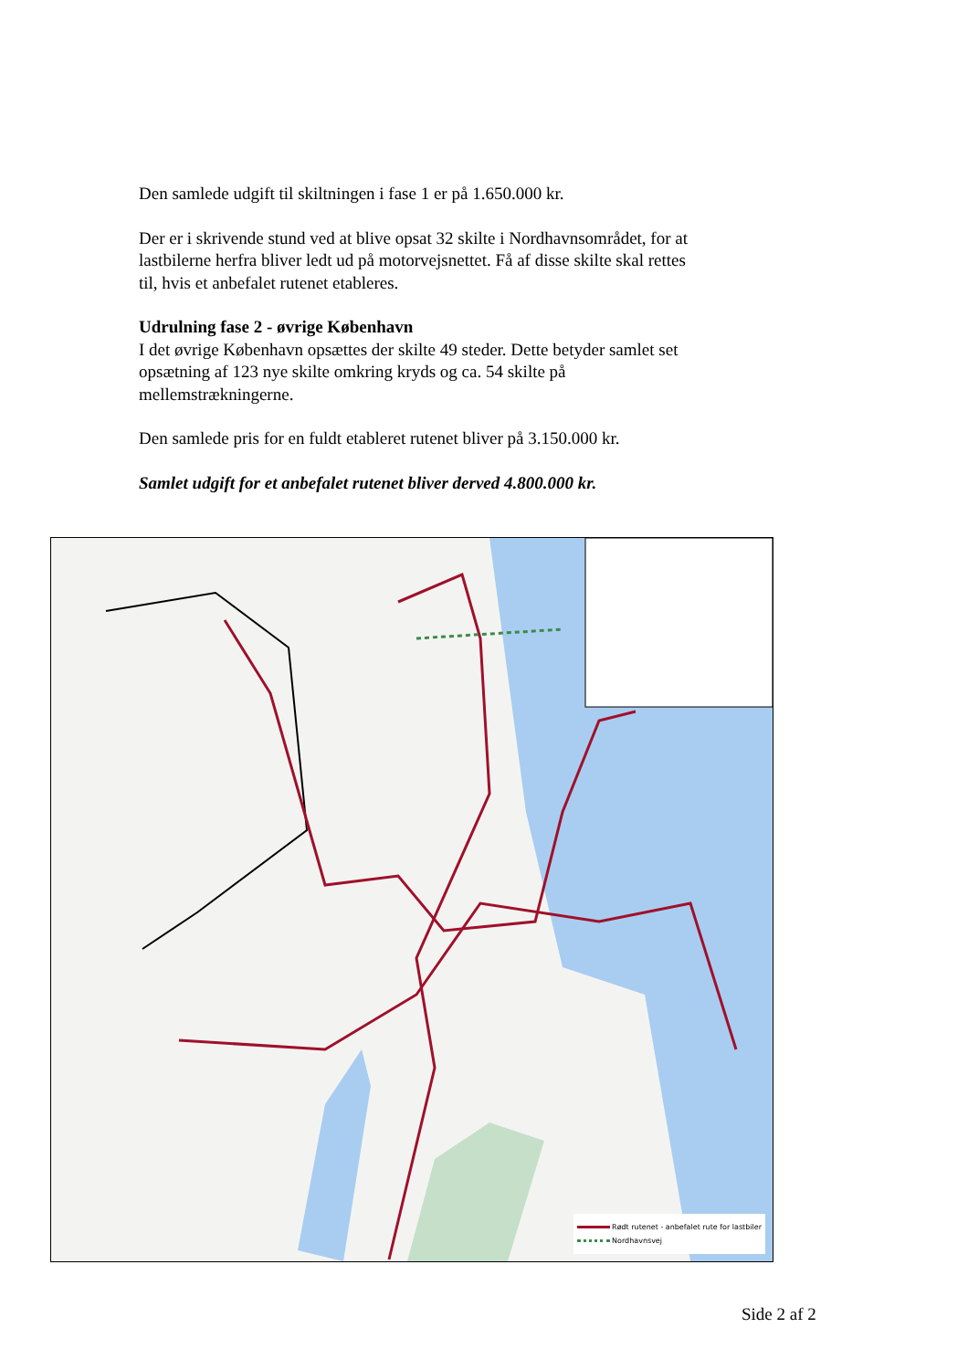Den samlede udgift til skiltningen i fase 1 er på 1.650.000 kr.
Der er i skrivende stund ved at blive opsat 32 skilte i Nordhavnsområdet, for at lastbilerne herfra bliver ledt ud på motorvejsnettet. Få af disse skilte skal rettes til, hvis et anbefalet rutenet etableres.
Udrulning fase 2 - øvrige København
I det øvrige København opsættes der skilte 49 steder. Dette betyder samlet set opsætning af 123 nye skilte omkring kryds og ca. 54 skilte på mellemstrækningerne.
Den samlede pris for en fuldt etableret rutenet bliver på 3.150.000 kr.
Samlet udgift for et anbefalet rutenet bliver derved 4.800.000 kr.
Rødt rutenet - anbefalet rute for lastbiler
Nordhavnsvej
Side 2 af 2